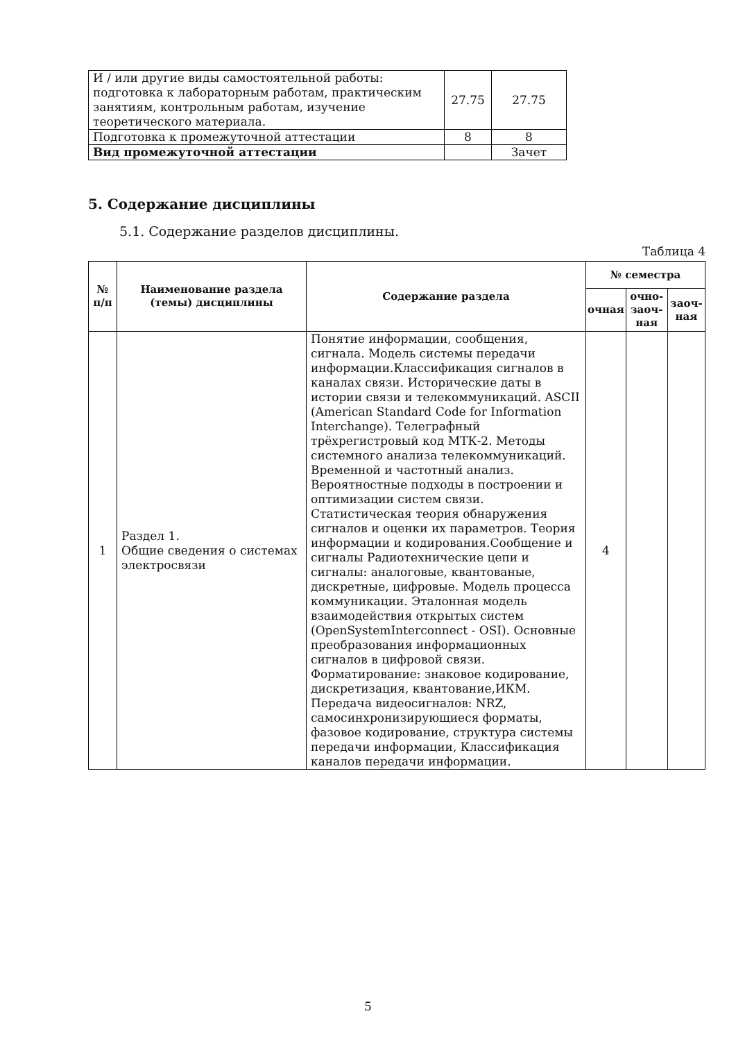| И / или другие виды самостоятельной работы: подготовка к лабораторным работам, практическим занятиям, контрольным работам, изучение теоретического материала. | 27.75 | 27.75 |
| Подготовка к промежуточной аттестации | 8 | 8 |
| Вид промежуточной аттестации | | Зачет |
5. Содержание дисциплины
5.1. Содержание разделов дисциплины.
Таблица 4
| № п/п | Наименование раздела (темы) дисциплины | Содержание раздела | № семестра | | |
| --- | --- | --- | --- | --- | --- |
| | | | очная | очно-заоч-ная | заоч-ная |
| 1 | Раздел 1. Общие сведения о системах электросвязи | Понятие информации, сообщения, сигнала. Модель системы передачи информации.Классификация сигналов в каналах связи. Исторические даты в истории связи и телекоммуникаций. ASCII (American Standard Code for Information Interchange). Телеграфный трёхрегистровый код МТК-2. Методы системного анализа телекоммуникаций. Временной и частотный анализ. Вероятностные подходы в построении и оптимизации систем связи. Статистическая теория обнаружения сигналов и оценки их параметров. Теория информации и кодирования.Сообщение и сигналы Радиотехнические цепи и сигналы: аналоговые, квантованые, дискретные, цифровые. Модель процесса коммуникации. Эталонная модель взаимодействия открытых систем (OpenSystemInterconnect - OSI). Основные преобразования информационных сигналов в цифровой связи. Форматирование: знаковое кодирование, дискретизация, квантование,ИКМ. Передача видеосигналов: NRZ, самосинхронизирующиеся форматы, фазовое кодирование, структура системы передачи информации, Классификация каналов передачи информации. | 4 | | |
5